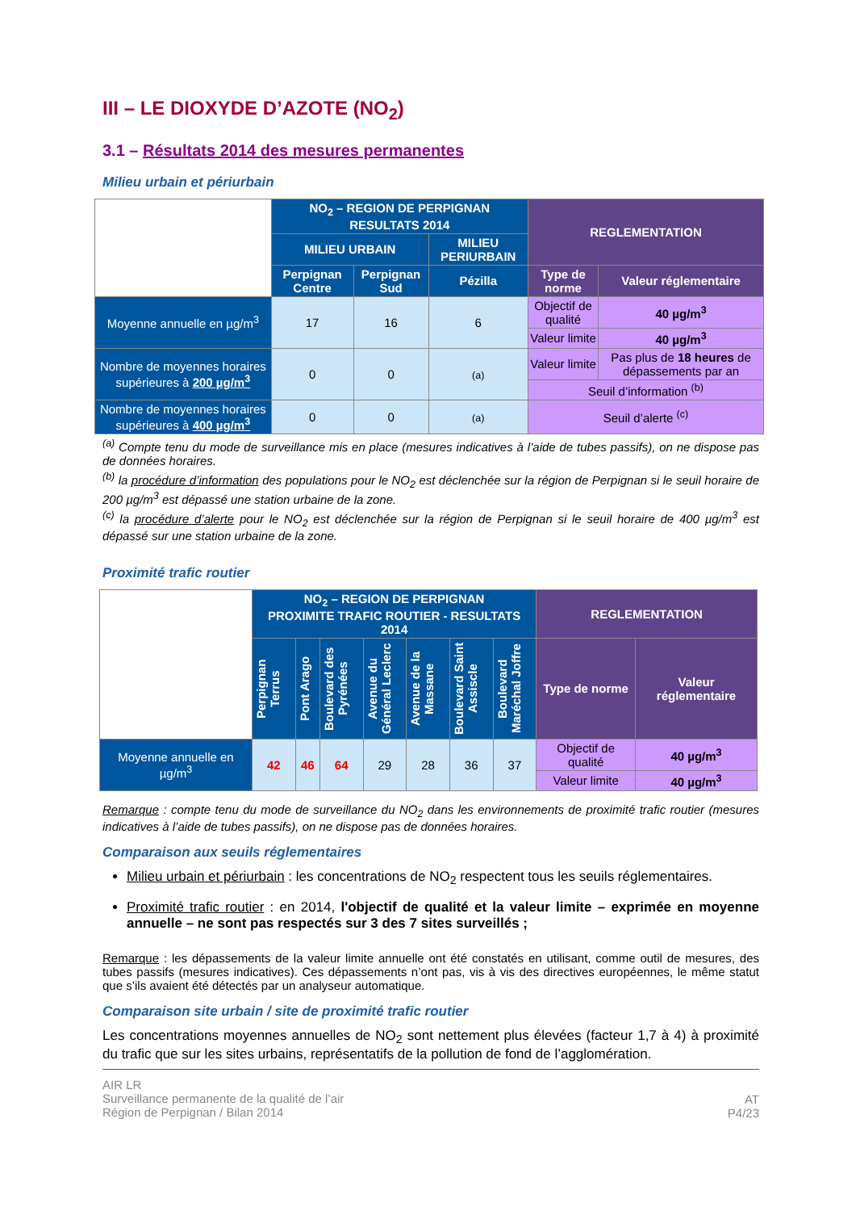III – LE DIOXYDE D’AZOTE (NO<sub>2</sub>)
3.1 – Résultats 2014 des mesures permanentes
Milieu urbain et périurbain
| | NO<sub>2</sub> – REGION DE PERPIGNAN RESULTATS 2014 | | | REGLEMENTATION | |
| | MILIEU URBAIN | | MILIEU PERIURBAIN | | |
| | Perpignan Centre | Perpignan Sud | Pézilla | Type de norme | Valeur réglementaire |
| Moyenne annuelle en µg/m<sup>3</sup> | 17 | 16 | 6 | Objectif de qualité | 40 µg/m<sup>3</sup> |
| | | | | Valeur limite | 40 µg/m<sup>3</sup> |
| Nombre de moyennes horaires supérieures à 200 µg/m<sup>3</sup> | 0 | 0 | (a) | Valeur limite | Pas plus de 18 heures de dépassements par an |
| | | | | Seuil d’information <sup>(b)</sup> | |
| Nombre de moyennes horaires supérieures à 400 µg/m<sup>3</sup> | 0 | 0 | (a) | Seuil d’alerte <sup>(c)</sup> | |
<sup>(a)</sup> Compte tenu du mode de surveillance mis en place (mesures indicatives à l’aide de tubes passifs), on ne dispose pas de données horaires.
<sup>(b)</sup> la procédure d’information des populations pour le NO<sub>2</sub> est déclenchée sur la région de Perpignan si le seuil horaire de 200 µg/m<sup>3</sup> est dépassé une station urbaine de la zone.
<sup>(c)</sup> la procédure d’alerte pour le NO<sub>2</sub> est déclenchée sur la région de Perpignan si le seuil horaire de 400 µg/m<sup>3</sup> est dépassé sur une station urbaine de la zone.
Proximité trafic routier
| | NO<sub>2</sub> – REGION DE PERPIGNAN PROXIMITE TRAFIC ROUTIER - RESULTATS 2014 | | | | | | | REGLEMENTATION | |
| | Perpignan Terrus | Pont Arago | Boulevard des Pyrénées | Avenue du Général Leclerc | Avenue de la Massane | Boulevard Saint Assiscle | Boulevard Maréchal Joffre | Type de norme | Valeur réglementaire |
| Moyenne annuelle en µg/m<sup>3</sup> | 42 | 46 | 64 | 29 | 28 | 36 | 37 | Objectif de qualité | 40 µg/m<sup>3</sup> |
| | | | | | | | | Valeur limite | 40 µg/m<sup>3</sup> |
Remarque : compte tenu du mode de surveillance du NO<sub>2</sub> dans les environnements de proximité trafic routier (mesures indicatives à l’aide de tubes passifs), on ne dispose pas de données horaires.
Comparaison aux seuils réglementaires
Milieu urbain et périurbain : les concentrations de NO<sub>2</sub> respectent tous les seuils réglementaires.
Proximité trafic routier : en 2014, l'objectif de qualité et la valeur limite – exprimée en moyenne annuelle – ne sont pas respectés sur 3 des 7 sites surveillés ;
Remarque : les dépassements de la valeur limite annuelle ont été constatés en utilisant, comme outil de mesures, des tubes passifs (mesures indicatives). Ces dépassements n’ont pas, vis à vis des directives européennes, le même statut que s’ils avaient été détectés par un analyseur automatique.
Comparaison site urbain / site de proximité trafic routier
Les concentrations moyennes annuelles de NO<sub>2</sub> sont nettement plus élevées (facteur 1,7 à 4) à proximité du trafic que sur les sites urbains, représentatifs de la pollution de fond de l’agglomération.
AIR LR
Surveillance permanente de la qualité de l’air
Région de Perpignan / Bilan 2014
AT
P4/23